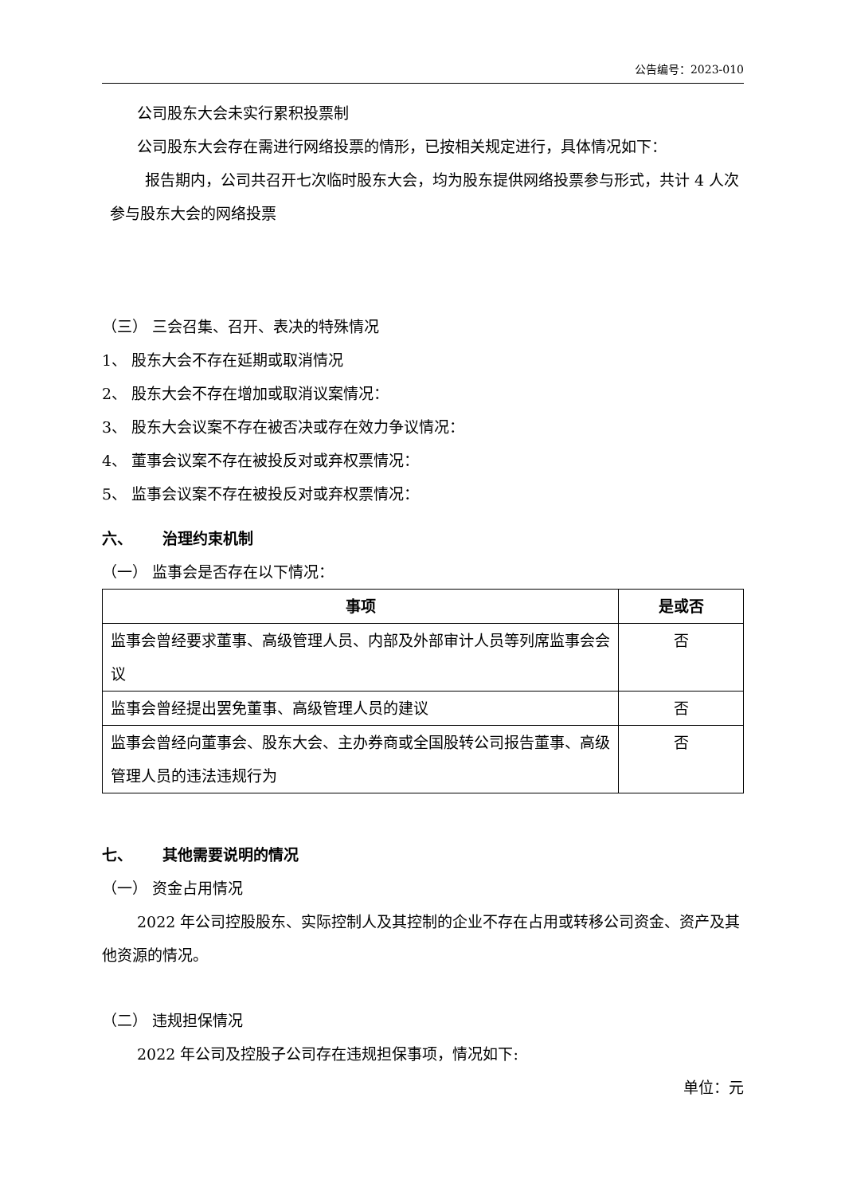公告编号：2023-010
公司股东大会未实行累积投票制
公司股东大会存在需进行网络投票的情形，已按相关规定进行，具体情况如下：
报告期内，公司共召开七次临时股东大会，均为股东提供网络投票参与形式，共计 4 人次参与股东大会的网络投票
（三） 三会召集、召开、表决的特殊情况
1、 股东大会不存在延期或取消情况
2、 股东大会不存在增加或取消议案情况：
3、 股东大会议案不存在被否决或存在效力争议情况：
4、 董事会议案不存在被投反对或弃权票情况：
5、 监事会议案不存在被投反对或弃权票情况：
六、  治理约束机制
（一） 监事会是否存在以下情况：
| 事项 | 是或否 |
| --- | --- |
| 监事会曾经要求董事、高级管理人员、内部及外部审计人员等列席监事会会议 | 否 |
| 监事会曾经提出罢免董事、高级管理人员的建议 | 否 |
| 监事会曾经向董事会、股东大会、主办券商或全国股转公司报告董事、高级管理人员的违法违规行为 | 否 |
七、  其他需要说明的情况
（一） 资金占用情况
2022 年公司控股股东、实际控制人及其控制的企业不存在占用或转移公司资金、资产及其他资源的情况。
（二） 违规担保情况
2022 年公司及控股子公司存在违规担保事项，情况如下:
单位：元